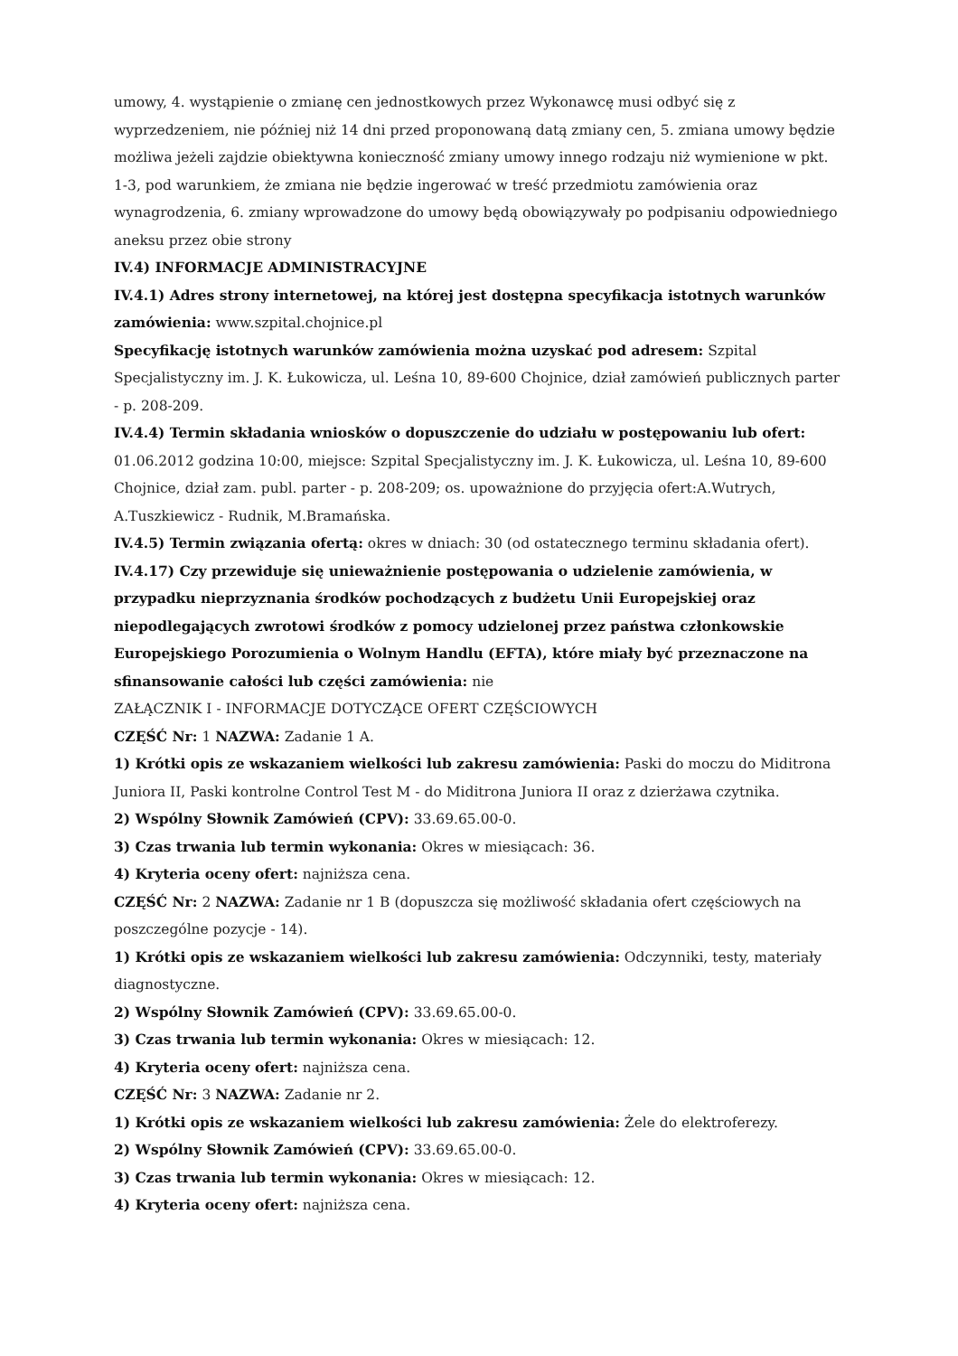umowy, 4. wystąpienie o zmianę cen jednostkowych przez Wykonawcę musi odbyć się z wyprzedzeniem, nie później niż 14 dni przed proponowaną datą zmiany cen, 5. zmiana umowy będzie możliwa jeżeli zajdzie obiektywna konieczność zmiany umowy innego rodzaju niż wymienione w pkt. 1-3, pod warunkiem, że zmiana nie będzie ingerować w treść przedmiotu zamówienia oraz wynagrodzenia, 6. zmiany wprowadzone do umowy będą obowiązywały po podpisaniu odpowiedniego aneksu przez obie strony
IV.4) INFORMACJE ADMINISTRACYJNE
IV.4.1) Adres strony internetowej, na której jest dostępna specyfikacja istotnych warunków zamówienia: www.szpital.chojnice.pl
Specyfikację istotnych warunków zamówienia można uzyskać pod adresem: Szpital Specjalistyczny im. J. K. Łukowicza, ul. Leśna 10, 89-600 Chojnice, dział zamówień publicznych parter - p. 208-209.
IV.4.4) Termin składania wniosków o dopuszczenie do udziału w postępowaniu lub ofert: 01.06.2012 godzina 10:00, miejsce: Szpital Specjalistyczny im. J. K. Łukowicza, ul. Leśna 10, 89-600 Chojnice, dział zam. publ. parter - p. 208-209; os. upoważnione do przyjęcia ofert:A.Wutrych, A.Tuszkiewicz - Rudnik, M.Bramańska.
IV.4.5) Termin związania ofertą: okres w dniach: 30 (od ostatecznego terminu składania ofert).
IV.4.17) Czy przewiduje się unieważnienie postępowania o udzielenie zamówienia, w przypadku nieprzyznania środków pochodzących z budżetu Unii Europejskiej oraz niepodlegających zwrotowi środków z pomocy udzielonej przez państwa członkowskie Europejskiego Porozumienia o Wolnym Handlu (EFTA), które miały być przeznaczone na sfinansowanie całości lub części zamówienia: nie
ZAŁĄCZNIK I - INFORMACJE DOTYCZĄCE OFERT CZĘŚCIOWYCH
CZĘŚĆ Nr: 1 NAZWA: Zadanie 1 A.
1) Krótki opis ze wskazaniem wielkości lub zakresu zamówienia: Paski do moczu do Miditrona Juniora II, Paski kontrolne Control Test M - do Miditrona Juniora II oraz z dzierżawa czytnika.
2) Wspólny Słownik Zamówień (CPV): 33.69.65.00-0.
3) Czas trwania lub termin wykonania: Okres w miesiącach: 36.
4) Kryteria oceny ofert: najniższa cena.
CZĘŚĆ Nr: 2 NAZWA: Zadanie nr 1 B (dopuszcza się możliwość składania ofert częściowych na poszczególne pozycje - 14).
1) Krótki opis ze wskazaniem wielkości lub zakresu zamówienia: Odczynniki, testy, materiały diagnostyczne.
2) Wspólny Słownik Zamówień (CPV): 33.69.65.00-0.
3) Czas trwania lub termin wykonania: Okres w miesiącach: 12.
4) Kryteria oceny ofert: najniższa cena.
CZĘŚĆ Nr: 3 NAZWA: Zadanie nr 2.
1) Krótki opis ze wskazaniem wielkości lub zakresu zamówienia: Żele do elektroferezy.
2) Wspólny Słownik Zamówień (CPV): 33.69.65.00-0.
3) Czas trwania lub termin wykonania: Okres w miesiącach: 12.
4) Kryteria oceny ofert: najniższa cena.